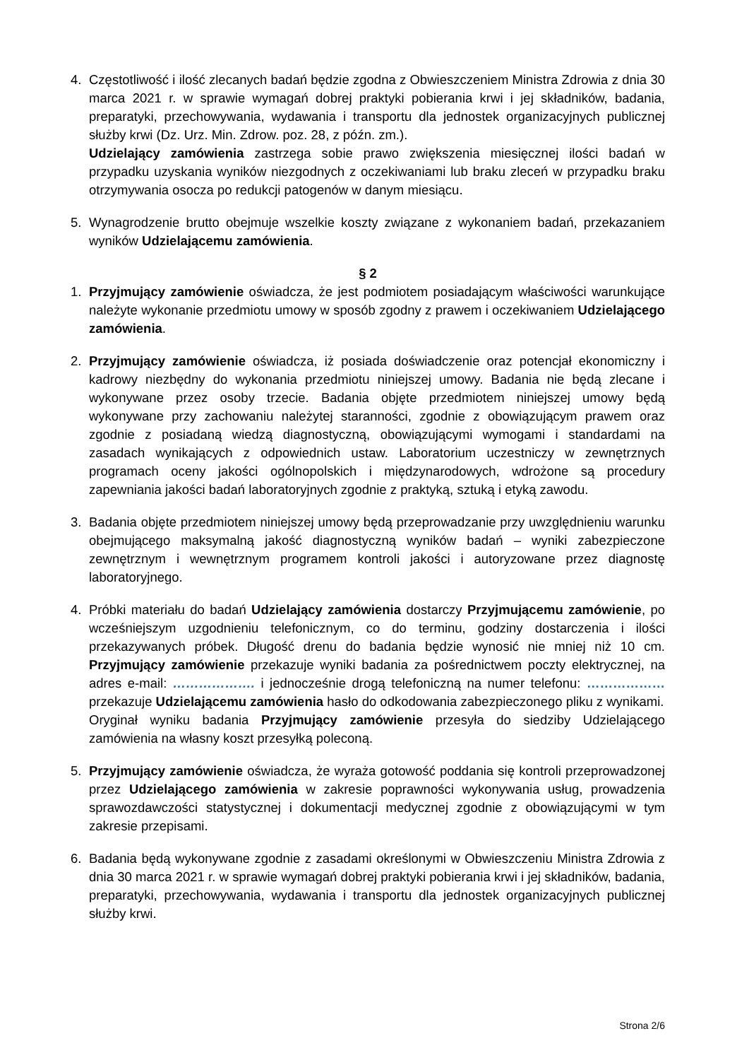4. Częstotliwość i ilość zlecanych badań będzie zgodna z Obwieszczeniem Ministra Zdrowia z dnia 30 marca 2021 r. w sprawie wymagań dobrej praktyki pobierania krwi i jej składników, badania, preparatyki, przechowywania, wydawania i transportu dla jednostek organizacyjnych publicznej służby krwi (Dz. Urz. Min. Zdrow. poz. 28, z późn. zm.).
Udzielający zamówienia zastrzega sobie prawo zwiększenia miesięcznej ilości badań w przypadku uzyskania wyników niezgodnych z oczekiwaniami lub braku zleceń w przypadku braku otrzymywania osocza po redukcji patogenów w danym miesiącu.
5. Wynagrodzenie brutto obejmuje wszelkie koszty związane z wykonaniem badań, przekazaniem wyników Udzielającemu zamówienia.
§ 2
1. Przyjmujący zamówienie oświadcza, że jest podmiotem posiadającym właściwości warunkujące należyte wykonanie przedmiotu umowy w sposób zgodny z prawem i oczekiwaniem Udzielającego zamówienia.
2. Przyjmujący zamówienie oświadcza, iż posiada doświadczenie oraz potencjał ekonomiczny i kadrowy niezbędny do wykonania przedmiotu niniejszej umowy. Badania nie będą zlecane i wykonywane przez osoby trzecie. Badania objęte przedmiotem niniejszej umowy będą wykonywane przy zachowaniu należytej staranności, zgodnie z obowiązującym prawem oraz zgodnie z posiadaną wiedzą diagnostyczną, obowiązującymi wymogami i standardami na zasadach wynikających z odpowiednich ustaw. Laboratorium uczestniczy w zewnętrznych programach oceny jakości ogólnopolskich i międzynarodowych, wdrożone są procedury zapewniania jakości badań laboratoryjnych zgodnie z praktyką, sztuką i etyką zawodu.
3. Badania objęte przedmiotem niniejszej umowy będą przeprowadzanie przy uwzględnieniu warunku obejmującego maksymalną jakość diagnostyczną wyników badań – wyniki zabezpieczone zewnętrznym i wewnętrznym programem kontroli jakości i autoryzowane przez diagnostę laboratoryjnego.
4. Próbki materiału do badań Udzielający zamówienia dostarczy Przyjmującemu zamówienie, po wcześniejszym uzgodnieniu telefonicznym, co do terminu, godziny dostarczenia i ilości przekazywanych próbek. Długość drenu do badania będzie wynosić nie mniej niż 10 cm. Przyjmujący zamówienie przekazuje wyniki badania za pośrednictwem poczty elektrycznej, na adres e-mail: ………………. i jednocześnie drogą telefoniczną na numer telefonu: ……………… przekazuje Udzielającemu zamówienia hasło do odkodowania zabezpieczonego pliku z wynikami.
Oryginał wyniku badania Przyjmujący zamówienie przesyła do siedziby Udzielającego zamówienia na własny koszt przesyłką poleconą.
5. Przyjmujący zamówienie oświadcza, że wyraża gotowość poddania się kontroli przeprowadzonej przez Udzielającego zamówienia w zakresie poprawności wykonywania usług, prowadzenia sprawozdawczości statystycznej i dokumentacji medycznej zgodnie z obowiązującymi w tym zakresie przepisami.
6. Badania będą wykonywane zgodnie z zasadami określonymi w Obwieszczeniu Ministra Zdrowia z dnia 30 marca 2021 r. w sprawie wymagań dobrej praktyki pobierania krwi i jej składników, badania, preparatyki, przechowywania, wydawania i transportu dla jednostek organizacyjnych publicznej służby krwi.
Strona 2/6